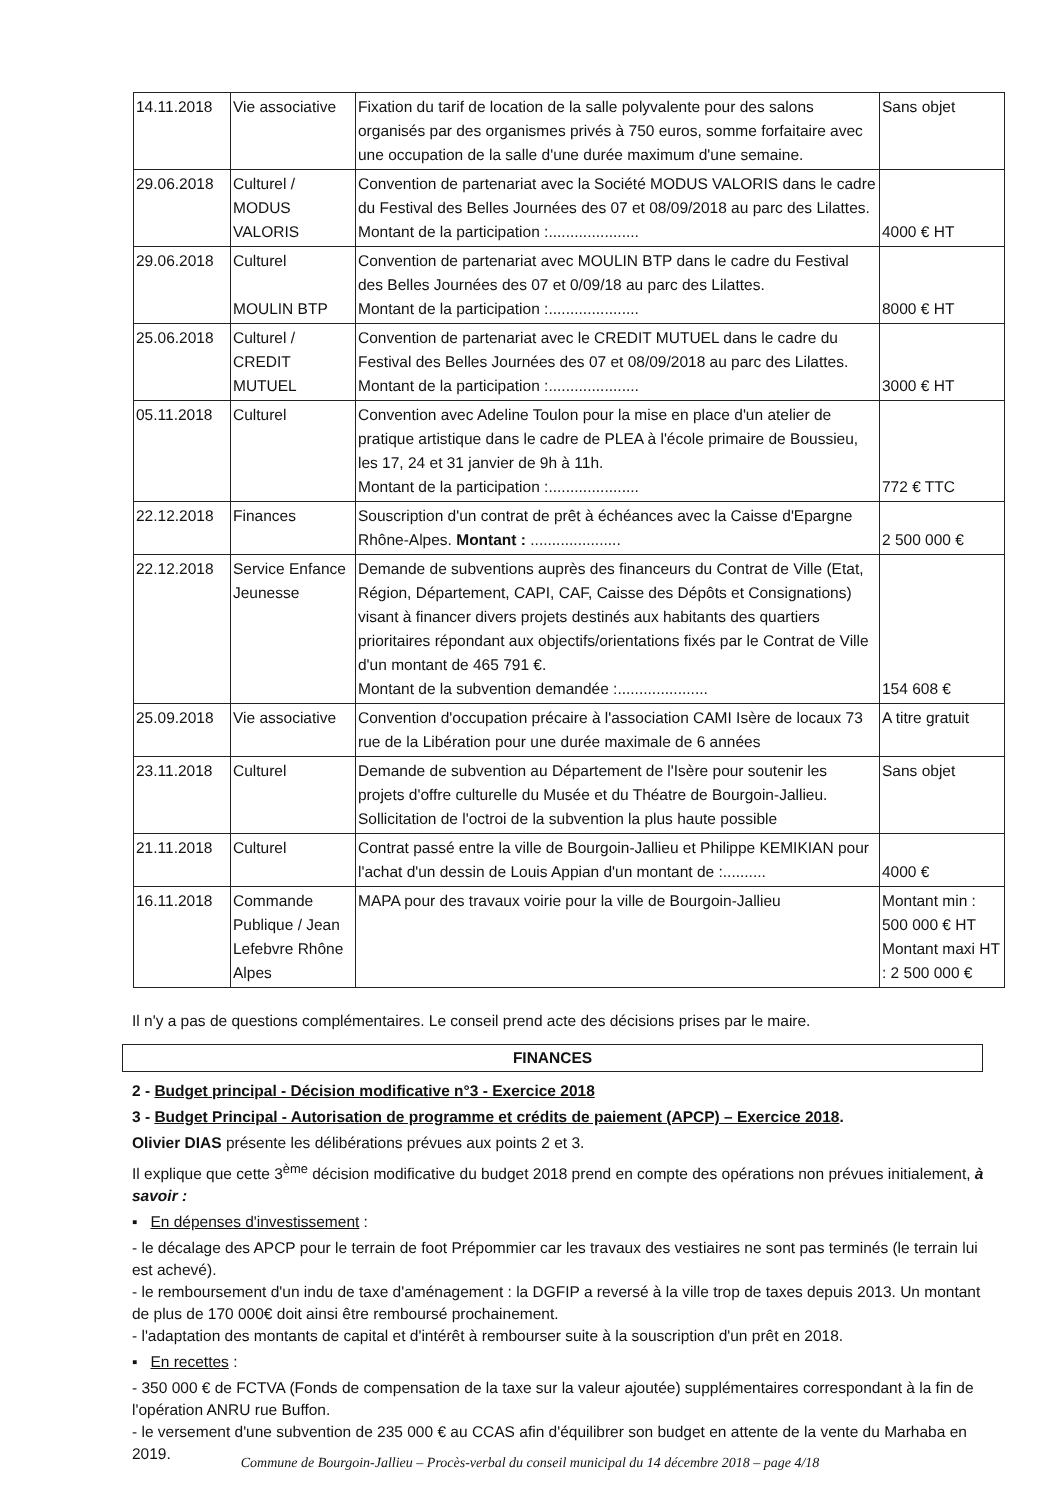| 14.11.2018 | Vie associative | Fixation du tarif de location de la salle polyvalente pour des salons organisés par des organismes privés à 750 euros, somme forfaitaire avec une occupation de la salle d'une durée maximum d'une semaine. | Sans objet |
| 29.06.2018 | Culturel / MODUS VALORIS | Convention de partenariat avec la Société MODUS VALORIS dans le cadre du Festival des Belles Journées des 07 et 08/09/2018 au parc des Lilattes. Montant de la participation :..................... | 4000 € HT |
| 29.06.2018 | Culturel MOULIN BTP | Convention de partenariat avec MOULIN BTP dans le cadre du Festival des Belles Journées des 07 et 0/09/18 au parc des Lilattes. Montant de la participation :..................... | 8000 € HT |
| 25.06.2018 | Culturel / CREDIT MUTUEL | Convention de partenariat avec le CREDIT MUTUEL dans le cadre du Festival des Belles Journées des 07 et 08/09/2018 au parc des Lilattes. Montant de la participation :..................... | 3000 € HT |
| 05.11.2018 | Culturel | Convention avec Adeline Toulon pour la mise en place d'un atelier de pratique artistique dans le cadre de PLEA à l'école primaire de Boussieu, les 17, 24 et 31 janvier de 9h à 11h. Montant de la participation :..................... | 772 € TTC |
| 22.12.2018 | Finances | Souscription d'un contrat de prêt à échéances avec la Caisse d'Epargne Rhône-Alpes. Montant : ..................... | 2 500 000 € |
| 22.12.2018 | Service Enfance Jeunesse | Demande de subventions auprès des financeurs du Contrat de Ville (Etat, Région, Département, CAPI, CAF, Caisse des Dépôts et Consignations) visant à financer divers projets destinés aux habitants des quartiers prioritaires répondant aux objectifs/orientations fixés par le Contrat de Ville d'un montant de 465 791 €. Montant de la subvention demandée :..................... | 154 608 € |
| 25.09.2018 | Vie associative | Convention d'occupation précaire à l'association CAMI Isère de locaux 73 rue de la Libération pour une durée maximale de 6 années | A titre gratuit |
| 23.11.2018 | Culturel | Demande de subvention au Département de l'Isère pour soutenir les projets d'offre culturelle du Musée et du Théatre de Bourgoin-Jallieu. Sollicitation de l'octroi de la subvention la plus haute possible | Sans objet |
| 21.11.2018 | Culturel | Contrat passé entre la ville de Bourgoin-Jallieu et Philippe KEMIKIAN pour l'achat d'un dessin de Louis Appian d'un montant de :.......... | 4000 € |
| 16.11.2018 | Commande Publique / Jean Lefebvre Rhône Alpes | MAPA pour des travaux voirie pour la ville de Bourgoin-Jallieu | Montant min : 500 000 € HT Montant maxi HT : 2 500 000 € |
Il n'y a pas de questions complémentaires. Le conseil prend acte des décisions prises par le maire.
FINANCES
2 - Budget principal - Décision modificative n°3 - Exercice 2018
3 - Budget Principal - Autorisation de programme et crédits de paiement (APCP) – Exercice 2018.
Olivier DIAS présente les délibérations prévues aux points 2 et 3.
Il explique que cette 3<sup>ème</sup> décision modificative du budget 2018 prend en compte des opérations non prévues initialement, à savoir :
▪ En dépenses d'investissement :
- le décalage des APCP pour le terrain de foot Prépommier car les travaux des vestiaires ne sont pas terminés (le terrain lui est achevé).
- le remboursement d'un indu de taxe d'aménagement : la DGFIP a reversé à la ville trop de taxes depuis 2013. Un montant de plus de 170 000€ doit ainsi être remboursé prochainement.
- l'adaptation des montants de capital et d'intérêt à rembourser suite à la souscription d'un prêt en 2018.
▪ En recettes :
- 350 000 € de FCTVA (Fonds de compensation de la taxe sur la valeur ajoutée) supplémentaires correspondant à la fin de l'opération ANRU rue Buffon.
- le versement d'une subvention de 235 000 € au CCAS afin d'équilibrer son budget en attente de la vente du Marhaba en 2019.
Commune de Bourgoin-Jallieu – Procès-verbal du conseil municipal du 14 décembre 2018 – page 4/18